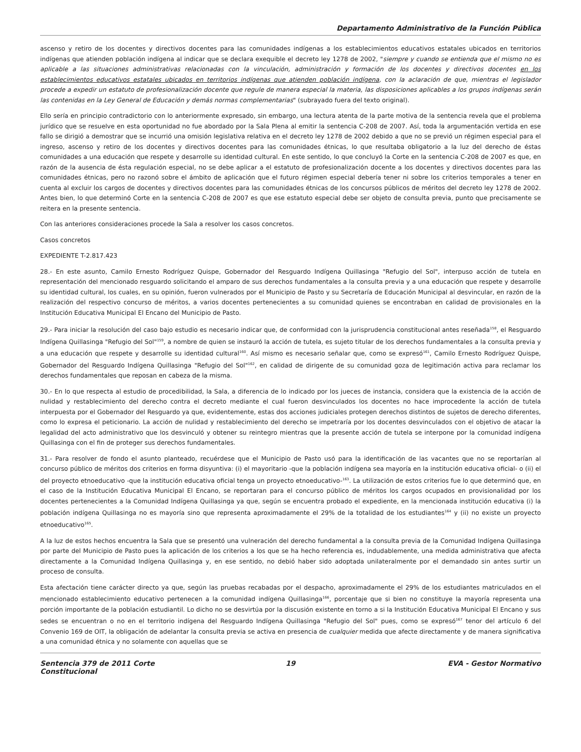Departamento Administrativo de la Función Pública
ascenso y retiro de los docentes y directivos docentes para las comunidades indígenas a los establecimientos educativos estatales ubicados en territorios indígenas que atienden población indígena al indicar que se declara exequible el decreto ley 1278 de 2002, "siempre y cuando se entienda que el mismo no es aplicable a las situaciones administrativas relacionadas con la vinculación, administración y formación de los docentes y directivos docentes en los establecimientos educativos estatales ubicados en territorios indígenas que atienden población indígena, con la aclaración de que, mientras el legislador procede a expedir un estatuto de profesionalización docente que regule de manera especial la materia, las disposiciones aplicables a los grupos indígenas serán las contenidas en la Ley General de Educación y demás normas complementarias" (subrayado fuera del texto original).
Ello sería en principio contradictorio con lo anteriormente expresado, sin embargo, una lectura atenta de la parte motiva de la sentencia revela que el problema jurídico que se resuelve en esta oportunidad no fue abordado por la Sala Plena al emitir la sentencia C-208 de 2007. Así, toda la argumentación vertida en ese fallo se dirigió a demostrar que se incurrió una omisión legislativa relativa en el decreto ley 1278 de 2002 debido a que no se previó un régimen especial para el ingreso, ascenso y retiro de los docentes y directivos docentes para las comunidades étnicas, lo que resultaba obligatorio a la luz del derecho de éstas comunidades a una educación que respete y desarrolle su identidad cultural. En este sentido, lo que concluyó la Corte en la sentencia C-208 de 2007 es que, en razón de la ausencia de ésta regulación especial, no se debe aplicar a el estatuto de profesionalización docente a los docentes y directivos docentes para las comunidades étnicas, pero no razonó sobre el ámbito de aplicación que el futuro régimen especial debería tener ni sobre los criterios temporales a tener en cuenta al excluir los cargos de docentes y directivos docentes para las comunidades étnicas de los concursos públicos de méritos del decreto ley 1278 de 2002. Antes bien, lo que determinó Corte en la sentencia C-208 de 2007 es que ese estatuto especial debe ser objeto de consulta previa, punto que precisamente se reitera en la presente sentencia.
Con las anteriores consideraciones procede la Sala a resolver los casos concretos.
Casos concretos
EXPEDIENTE T-2.817.423
28.- En este asunto, Camilo Ernesto Rodríguez Quispe, Gobernador del Resguardo Indígena Quillasinga "Refugio del Sol", interpuso acción de tutela en representación del mencionado resguardo solicitando el amparo de sus derechos fundamentales a la consulta previa y a una educación que respete y desarrolle su identidad cultural, los cuales, en su opinión, fueron vulnerados por el Municipio de Pasto y su Secretaría de Educación Municipal al desvincular, en razón de la realización del respectivo concurso de méritos, a varios docentes pertenecientes a su comunidad quienes se encontraban en calidad de provisionales en la Institución Educativa Municipal El Encano del Municipio de Pasto.
29.- Para iniciar la resolución del caso bajo estudio es necesario indicar que, de conformidad con la jurisprudencia constitucional antes reseñada<sup>158</sup>, el Resguardo Indígena Quillasinga "Refugio del Sol"<sup>159</sup>, a nombre de quien se instauró la acción de tutela, es sujeto titular de los derechos fundamentales a la consulta previa y a una educación que respete y desarrolle su identidad cultural<sup>160</sup>. Así mismo es necesario señalar que, como se expresó<sup>161</sup>, Camilo Ernesto Rodríguez Quispe, Gobernador del Resguardo Indígena Quillasinga "Refugio del Sol"<sup>162</sup>, en calidad de dirigente de su comunidad goza de legitimación activa para reclamar los derechos fundamentales que reposan en cabeza de la misma.
30.- En lo que respecta al estudio de procedibilidad, la Sala, a diferencia de lo indicado por los jueces de instancia, considera que la existencia de la acción de nulidad y restablecimiento del derecho contra el decreto mediante el cual fueron desvinculados los docentes no hace improcedente la acción de tutela interpuesta por el Gobernador del Resguardo ya que, evidentemente, estas dos acciones judiciales protegen derechos distintos de sujetos de derecho diferentes, como lo expresa el peticionario. La acción de nulidad y restablecimiento del derecho se impetraría por los docentes desvinculados con el objetivo de atacar la legalidad del acto administrativo que los desvinculó y obtener su reintegro mientras que la presente acción de tutela se interpone por la comunidad indígena Quillasinga con el fin de proteger sus derechos fundamentales.
31.- Para resolver de fondo el asunto planteado, recuérdese que el Municipio de Pasto usó para la identificación de las vacantes que no se reportarían al concurso público de méritos dos criterios en forma disyuntiva: (i) el mayoritario -que la población indígena sea mayoría en la institución educativa oficial- o (ii) el del proyecto etnoeducativo -que la institución educativa oficial tenga un proyecto etnoeducativo-<sup>163</sup>. La utilización de estos criterios fue lo que determinó que, en el caso de la Institución Educativa Municipal El Encano, se reportaran para el concurso público de méritos los cargos ocupados en provisionalidad por los docentes pertenecientes a la Comunidad Indígena Quillasinga ya que, según se encuentra probado el expediente, en la mencionada institución educativa (i) la población indígena Quillasinga no es mayoría sino que representa aproximadamente el 29% de la totalidad de los estudiantes<sup>164</sup> y (ii) no existe un proyecto etnoeducativo<sup>165</sup>.
A la luz de estos hechos encuentra la Sala que se presentó una vulneración del derecho fundamental a la consulta previa de la Comunidad Indígena Quillasinga por parte del Municipio de Pasto pues la aplicación de los criterios a los que se ha hecho referencia es, indudablemente, una medida administrativa que afecta directamente a la Comunidad Indígena Quillasinga y, en ese sentido, no debió haber sido adoptada unilateralmente por el demandado sin antes surtir un proceso de consulta.
Esta afectación tiene carácter directo ya que, según las pruebas recabadas por el despacho, aproximadamente el 29% de los estudiantes matriculados en el mencionado establecimiento educativo pertenecen a la comunidad indígena Quillasinga<sup>166</sup>, porcentaje que si bien no constituye la mayoría representa una porción importante de la población estudiantil. Lo dicho no se desvirtúa por la discusión existente en torno a si la Institución Educativa Municipal El Encano y sus sedes se encuentran o no en el territorio indígena del Resguardo Indígena Quillasinga "Refugio del Sol" pues, como se expresó<sup>167</sup> tenor del artículo 6 del Convenio 169 de OIT, la obligación de adelantar la consulta previa se activa en presencia de cualquier medida que afecte directamente y de manera significativa a una comunidad étnica y no solamente con aquellas que se
Sentencia 379 de 2011 Corte Constitucional
19 EVA - Gestor Normativo